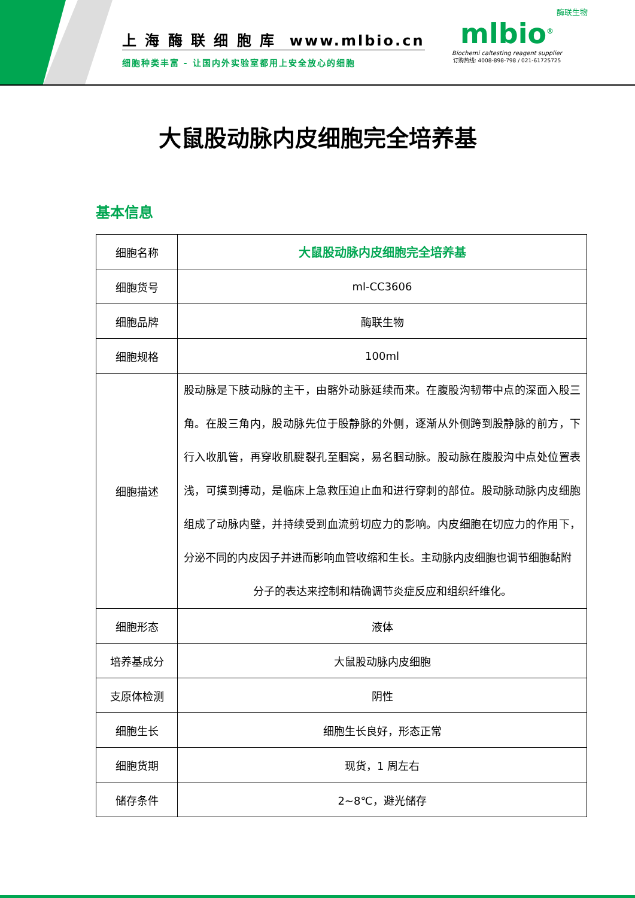上 海 酶 联 细 胞 库 www.mlbio.cn
细胞种类丰富 - 让国内外实验室都用上安全放心的细胞
酶联生物
mlbio<sup>®</sup>
Biochemi caltesting reagent supplier
订购热线: 4008-898-798 / 021-61725725
大鼠股动脉内皮细胞完全培养基
基本信息
| 细胞名称 | 大鼠股动脉内皮细胞完全培养基 |
| 细胞货号 | ml-CC3606 |
| 细胞品牌 | 酶联生物 |
| 细胞规格 | 100ml |
| 细胞描述 | 股动脉是下肢动脉的主干，由髂外动脉延续而来。在腹股沟韧带中点的深面入股三角。在股三角内，股动脉先位于股静脉的外侧，逐渐从外侧跨到股静脉的前方，下行入收肌管，再穿收肌腱裂孔至腘窝，易名腘动脉。股动脉在腹股沟中点处位置表浅，可摸到搏动，是临床上急救压迫止血和进行穿刺的部位。股动脉动脉内皮细胞组成了动脉内壁，并持续受到血流剪切应力的影响。内皮细胞在切应力的作用下，分泌不同的内皮因子并进而影响血管收缩和生长。主动脉内皮细胞也调节细胞黏附 分子的表达来控制和精确调节炎症反应和组织纤维化。 |
| 细胞形态 | 液体 |
| 培养基成分 | 大鼠股动脉内皮细胞 |
| 支原体检测 | 阴性 |
| 细胞生长 | 细胞生长良好，形态正常 |
| 细胞货期 | 现货，1 周左右 |
| 储存条件 | 2~8℃，避光储存 |